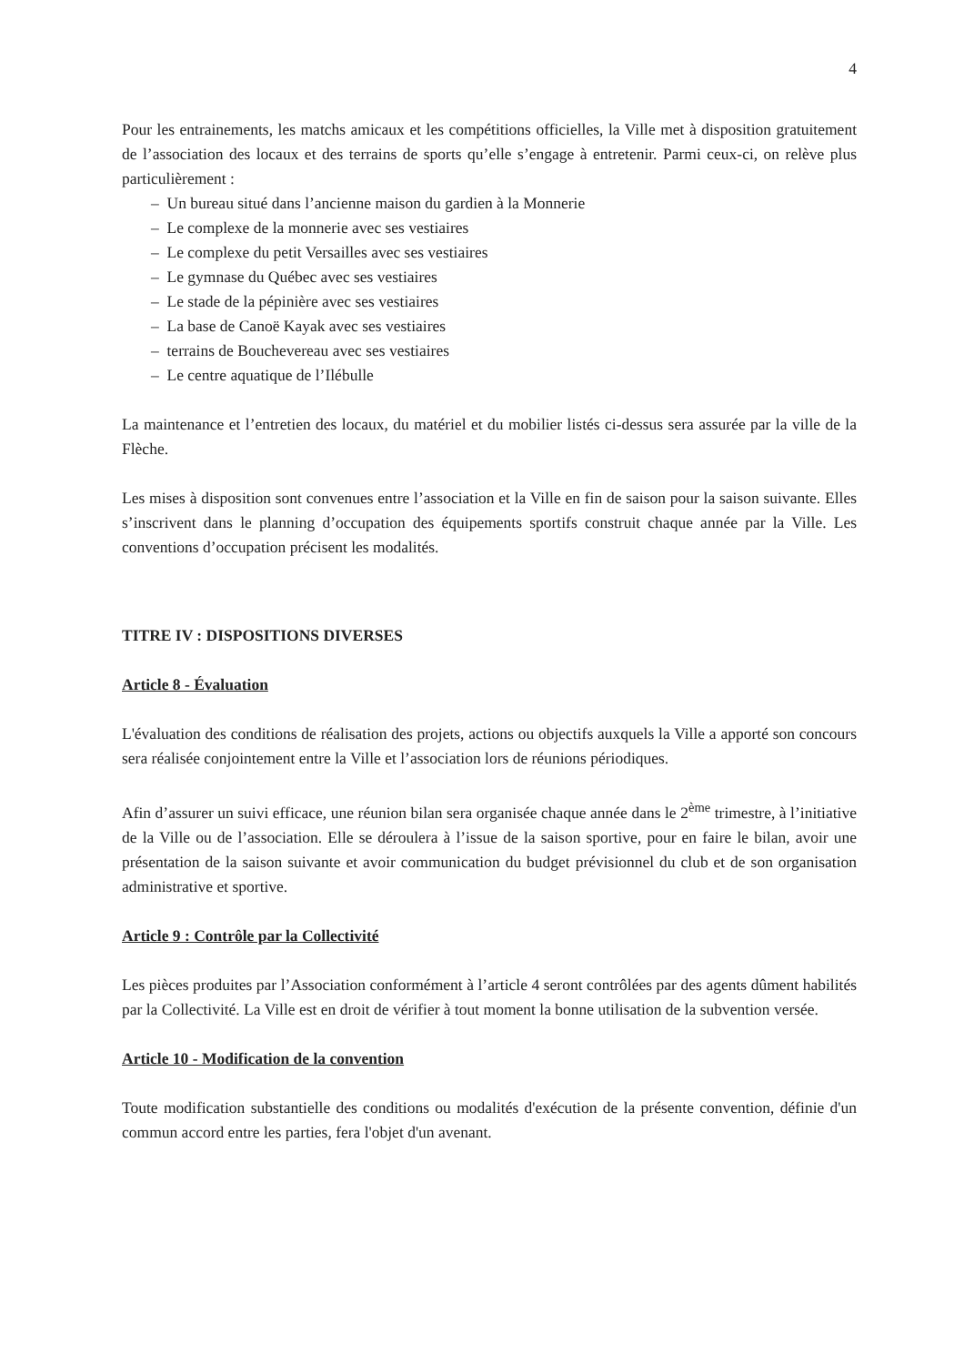4
Pour les entrainements, les matchs amicaux et les compétitions officielles, la Ville met à disposition gratuitement de l’association des locaux et des terrains de sports qu’elle s’engage à entretenir. Parmi ceux-ci, on relève plus particulièrement :
– Un bureau situé dans l’ancienne maison du gardien à la Monnerie
– Le complexe de la monnerie avec ses vestiaires
– Le complexe du petit Versailles avec ses vestiaires
– Le gymnase du Québec avec ses vestiaires
– Le stade de la pépinière avec ses vestiaires
– La base de Canoë Kayak avec ses vestiaires
– terrains de Bouchevereau avec ses vestiaires
– Le centre aquatique de l’Ilébulle
La maintenance et l’entretien des locaux, du matériel et du mobilier listés ci-dessus sera assurée par la ville de la Flèche.
Les mises à disposition sont convenues entre l’association et la Ville en fin de saison pour la saison suivante. Elles s’inscrivent dans le planning d’occupation des équipements sportifs construit chaque année par la Ville. Les conventions d’occupation précisent les modalités.
TITRE IV : DISPOSITIONS DIVERSES
Article 8 - Évaluation
L'évaluation des conditions de réalisation des projets, actions ou objectifs auxquels la Ville a apporté son concours sera réalisée conjointement entre la Ville et l’association lors de réunions périodiques.
Afin d’assurer un suivi efficace, une réunion bilan sera organisée chaque année dans le 2<sup>ème</sup> trimestre, à l’initiative de la Ville ou de l’association. Elle se déroulera à l’issue de la saison sportive, pour en faire le bilan, avoir une présentation de la saison suivante et avoir communication du budget prévisionnel du club et de son organisation administrative et sportive.
Article 9 : Contrôle par la Collectivité
Les pièces produites par l’Association conformément à l’article 4 seront contrôlées par des agents dûment habilités par la Collectivité. La Ville est en droit de vérifier à tout moment la bonne utilisation de la subvention versée.
Article 10 - Modification de la convention
Toute modification substantielle des conditions ou modalités d'exécution de la présente convention, définie d'un commun accord entre les parties, fera l'objet d'un avenant.